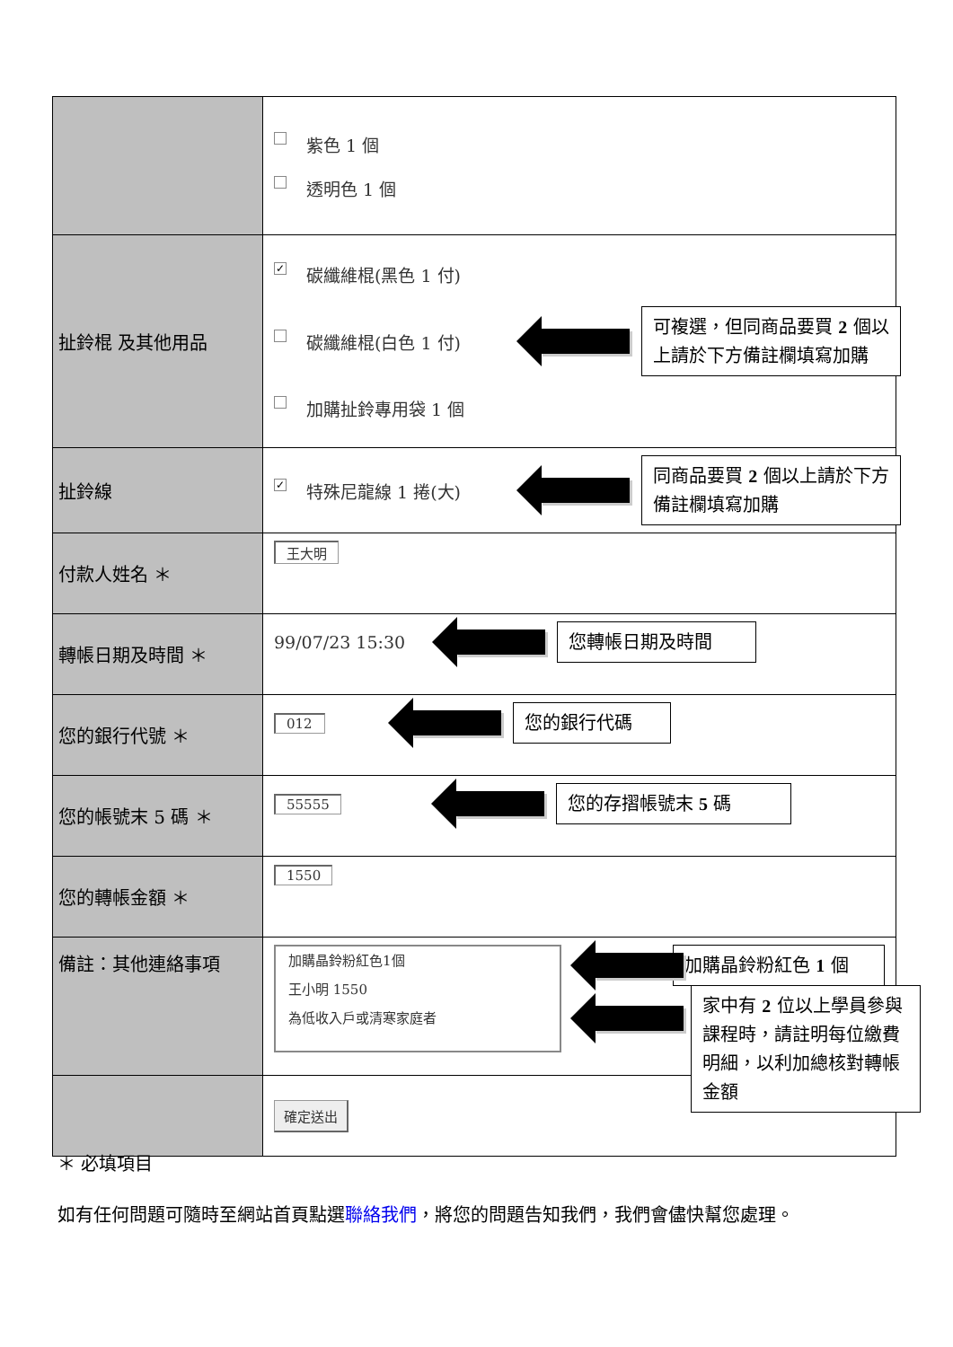| | 紫色 1 個 透明色 1 個 |
| 扯鈴棍 及其他用品 | ✓ 碳纖維棍(黑色 1 付) 碳纖維棍(白色 1 付) 可複選，但同商品要買 2 個以 上請於下方備註欄填寫加購 加購扯鈴專用袋 1 個 |
| 扯鈴線 | ✓ 特殊尼龍線 1 捲(大) 同商品要買 2 個以上請於下方 備註欄填寫加購 |
| 付款人姓名 ＊ | 王大明 |
| 轉帳日期及時間 ＊ | 99/07/23 15:30 您轉帳日期及時間 |
| 您的銀行代號 ＊ | 012 您的銀行代碼 |
| 您的帳號末 5 碼 ＊ | 55555 您的存摺帳號末 5 碼 |
| 您的轉帳金額 ＊ | 1550 |
| 備註：其他連絡事項 | 加購晶鈴粉紅色1個 王小明 1550 為低收入戶或清寒家庭者 加購晶鈴粉紅色 1 個 |
| | 確定送出 家中有 2 位以上學員參與課程時，請註明每位繳費明細，以利加總核對轉帳金額 |
＊ 必填項目
如有任何問題可隨時至網站首頁點選聯絡我們，將您的問題告知我們，我們會儘快幫您處理。